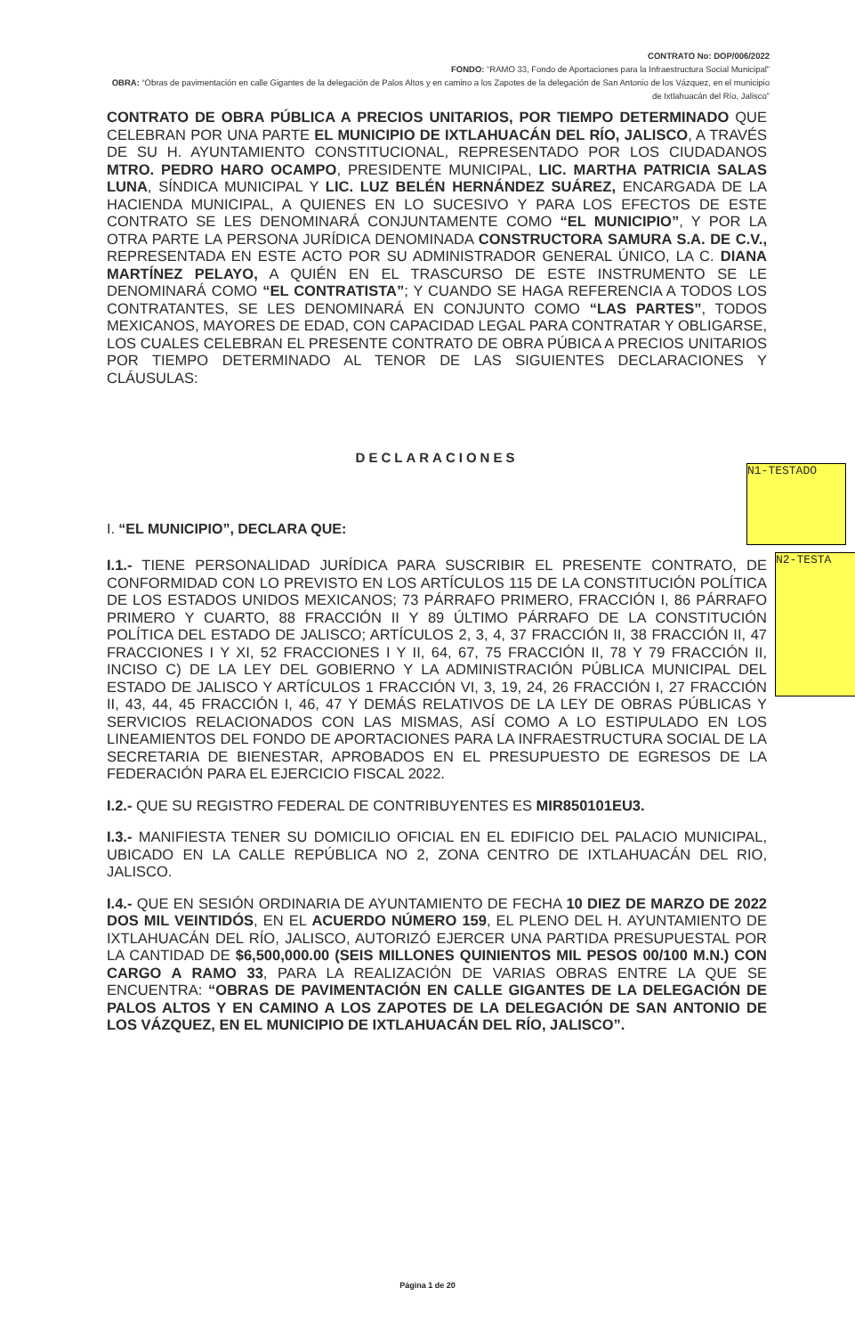CONTRATO No: DOP/006/2022
FONDO: “RAMO 33, Fondo de Aportaciones para la Infraestructura Social Municipal”
OBRA: “Obras de pavimentación en calle Gigantes de la delegación de Palos Altos y en camino a los Zapotes de la delegación de San Antonio de los Vázquez, en el municipio de Ixtlahuacán del Río, Jalisco”
CONTRATO DE OBRA PÚBLICA A PRECIOS UNITARIOS, POR TIEMPO DETERMINADO QUE CELEBRAN POR UNA PARTE EL MUNICIPIO DE IXTLAHUACÁN DEL RÍO, JALISCO, A TRAVÉS DE SU H. AYUNTAMIENTO CONSTITUCIONAL, REPRESENTADO POR LOS CIUDADANOS MTRO. PEDRO HARO OCAMPO, PRESIDENTE MUNICIPAL, LIC. MARTHA PATRICIA SALAS LUNA, SÍNDICA MUNICIPAL Y LIC. LUZ BELÉN HERNÁNDEZ SUÁREZ, ENCARGADA DE LA HACIENDA MUNICIPAL, A QUIENES EN LO SUCESIVO Y PARA LOS EFECTOS DE ESTE CONTRATO SE LES DENOMINARÁ CONJUNTAMENTE COMO “EL MUNICIPIO”, Y POR LA OTRA PARTE LA PERSONA JURÍDICA DENOMINADA CONSTRUCTORA SAMURA S.A. DE C.V., REPRESENTADA EN ESTE ACTO POR SU ADMINISTRADOR GENERAL ÚNICO, LA C. DIANA MARTÍNEZ PELAYO, A QUIÉN EN EL TRASCURSO DE ESTE INSTRUMENTO SE LE DENOMINARÁ COMO “EL CONTRATISTA”; Y CUANDO SE HAGA REFERENCIA A TODOS LOS CONTRATANTES, SE LES DENOMINARÁ EN CONJUNTO COMO “LAS PARTES”, TODOS MEXICANOS, MAYORES DE EDAD, CON CAPACIDAD LEGAL PARA CONTRATAR Y OBLIGARSE, LOS CUALES CELEBRAN EL PRESENTE CONTRATO DE OBRA PÚBICA A PRECIOS UNITARIOS POR TIEMPO DETERMINADO AL TENOR DE LAS SIGUIENTES DECLARACIONES Y CLÁUSULAS:
DECLARACIONES
I. “EL MUNICIPIO”, DECLARA QUE:
I.1.- TIENE PERSONALIDAD JURÍDICA PARA SUSCRIBIR EL PRESENTE CONTRATO, DE CONFORMIDAD CON LO PREVISTO EN LOS ARTÍCULOS 115 DE LA CONSTITUCIÓN POLÍTICA DE LOS ESTADOS UNIDOS MEXICANOS; 73 PÁRRAFO PRIMERO, FRACCIÓN I, 86 PÁRRAFO PRIMERO Y CUARTO, 88 FRACCIÓN II Y 89 ÚLTIMO PÁRRAFO DE LA CONSTITUCIÓN POLÍTICA DEL ESTADO DE JALISCO; ARTÍCULOS 2, 3, 4, 37 FRACCIÓN II, 38 FRACCIÓN II, 47 FRACCIONES I Y XI, 52 FRACCIONES I Y II, 64, 67, 75 FRACCIÓN II, 78 Y 79 FRACCIÓN II, INCISO C) DE LA LEY DEL GOBIERNO Y LA ADMINISTRACIÓN PÚBLICA MUNICIPAL DEL ESTADO DE JALISCO Y ARTÍCULOS 1 FRACCIÓN VI, 3, 19, 24, 26 FRACCIÓN I, 27 FRACCIÓN II, 43, 44, 45 FRACCIÓN I, 46, 47 Y DEMÁS RELATIVOS DE LA LEY DE OBRAS PÚBLICAS Y SERVICIOS RELACIONADOS CON LAS MISMAS, ASÍ COMO A LO ESTIPULADO EN LOS LINEAMIENTOS DEL FONDO DE APORTACIONES PARA LA INFRAESTRUCTURA SOCIAL DE LA SECRETARIA DE BIENESTAR, APROBADOS EN EL PRESUPUESTO DE EGRESOS DE LA FEDERACIÓN PARA EL EJERCICIO FISCAL 2022.
I.2.- QUE SU REGISTRO FEDERAL DE CONTRIBUYENTES ES MIR850101EU3.
I.3.- MANIFIESTA TENER SU DOMICILIO OFICIAL EN EL EDIFICIO DEL PALACIO MUNICIPAL, UBICADO EN LA CALLE REPÚBLICA NO 2, ZONA CENTRO DE IXTLAHUACÁN DEL RIO, JALISCO.
I.4.- QUE EN SESIÓN ORDINARIA DE AYUNTAMIENTO DE FECHA 10 DIEZ DE MARZO DE 2022 DOS MIL VEINTIDÓS, EN EL ACUERDO NÚMERO 159, EL PLENO DEL H. AYUNTAMIENTO DE IXTLAHUACÁN DEL RÍO, JALISCO, AUTORIZÓ EJERCER UNA PARTIDA PRESUPUESTAL POR LA CANTIDAD DE $6,500,000.00 (SEIS MILLONES QUINIENTOS MIL PESOS 00/100 M.N.) CON CARGO A RAMO 33, PARA LA REALIZACIÓN DE VARIAS OBRAS ENTRE LA QUE SE ENCUENTRA: “OBRAS DE PAVIMENTACIÓN EN CALLE GIGANTES DE LA DELEGACIÓN DE PALOS ALTOS Y EN CAMINO A LOS ZAPOTES DE LA DELEGACIÓN DE SAN ANTONIO DE LOS VÁZQUEZ, EN EL MUNICIPIO DE IXTLAHUACÁN DEL RÍO, JALISCO”.
N1-TESTADO
N2-TESTA
Página 1 de 20